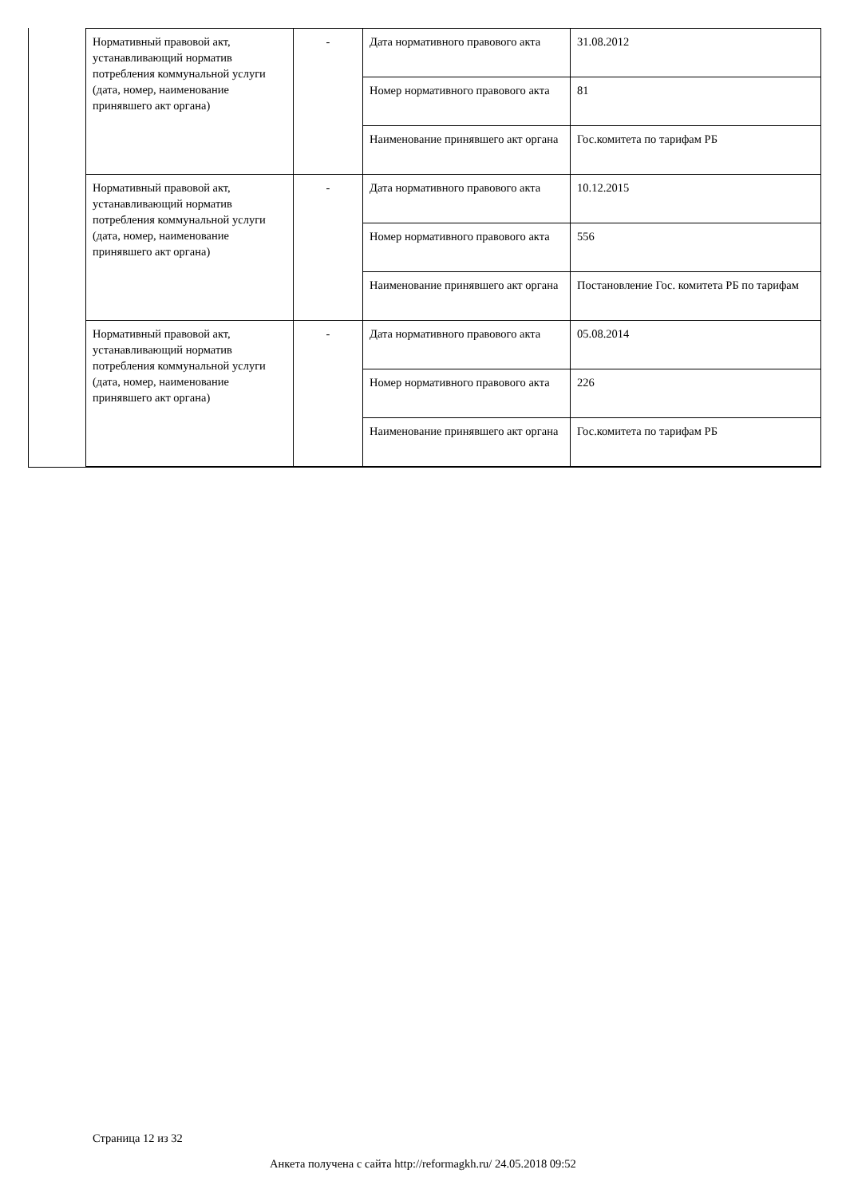| Нормативный правовой акт, устанавливающий норматив потребления коммунальной услуги (дата, номер, наименование принявшего акт органа) | - | Дата нормативного правового акта | 31.08.2012 |
| | | Номер нормативного правового акта | 81 |
| | | Наименование принявшего акт органа | Гос.комитета по тарифам РБ |
| Нормативный правовой акт, устанавливающий норматив потребления коммунальной услуги (дата, номер, наименование принявшего акт органа) | - | Дата нормативного правового акта | 10.12.2015 |
| | | Номер нормативного правового акта | 556 |
| | | Наименование принявшего акт органа | Постановление Гос. комитета РБ по тарифам |
| Нормативный правовой акт, устанавливающий норматив потребления коммунальной услуги (дата, номер, наименование принявшего акт органа) | - | Дата нормативного правового акта | 05.08.2014 |
| | | Номер нормативного правового акта | 226 |
| | | Наименование принявшего акт органа | Гос.комитета по тарифам РБ |
Страница 12 из 32
Анкета получена с сайта http://reformagkh.ru/ 24.05.2018 09:52